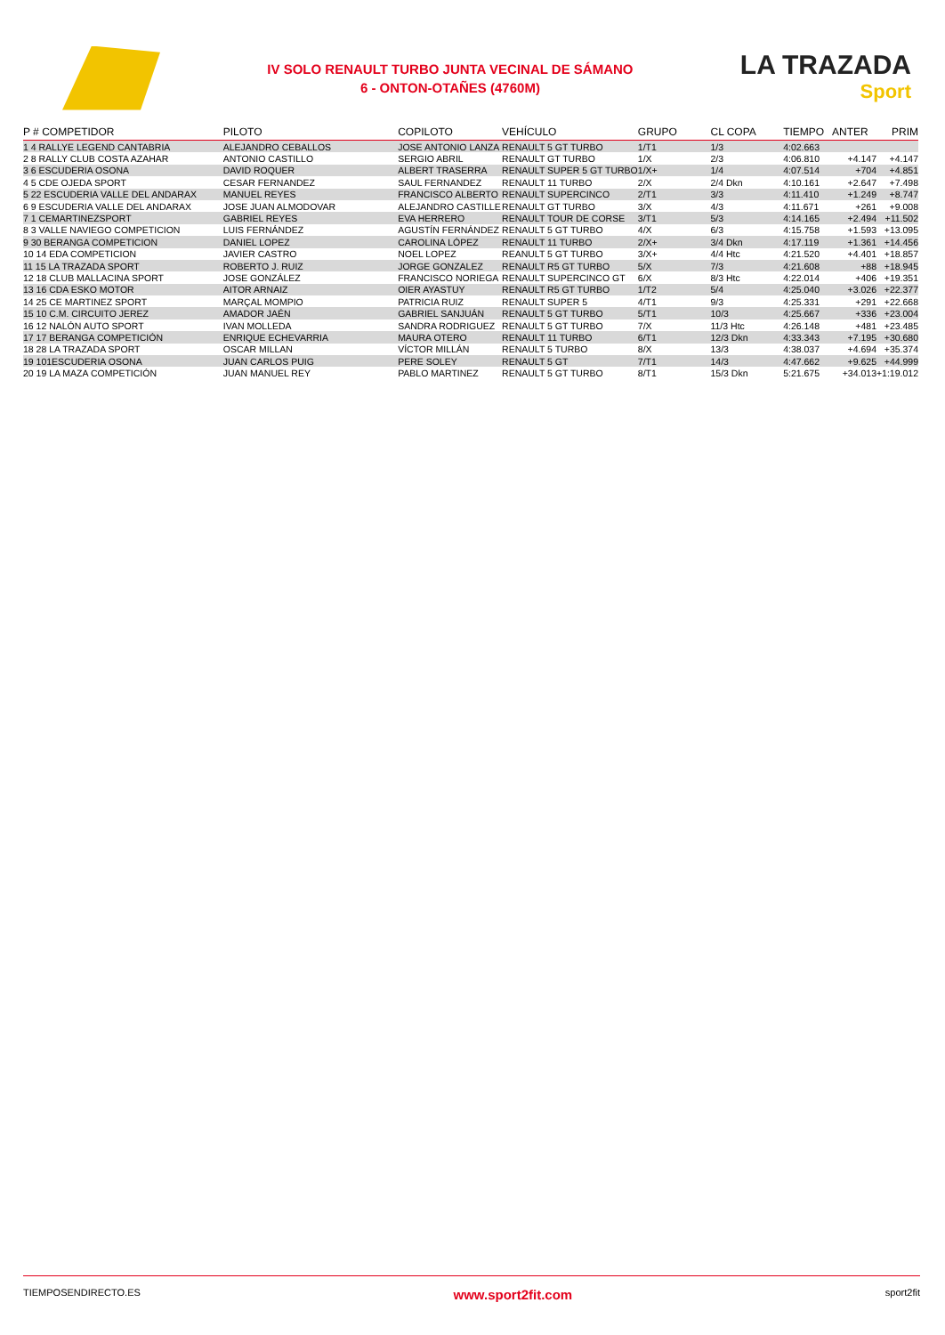IV SOLO RENAULT TURBO JUNTA VECINAL DE SÁMANO
6 - ONTON-OTAÑES (4760M)
LA TRAZADA
Sport
| P # COMPETIDOR | PILOTO | COPILOTO | VEHÍCULO | GRUPO | CL COPA | TIEMPO | ANTER | PRIM |
| --- | --- | --- | --- | --- | --- | --- | --- | --- |
| 1 4 RALLYE LEGEND CANTABRIA | ALEJANDRO CEBALLOS | JOSE ANTONIO LANZA | RENAULT 5 GT TURBO | 1/T1 | 1/3 | 4:02.663 | | |
| 2 8 RALLY CLUB COSTA AZAHAR | ANTONIO CASTILLO | SERGIO ABRIL | RENAULT GT TURBO | 1/X | 2/3 | 4:06.810 | +4.147 | +4.147 |
| 3 6 ESCUDERIA OSONA | DAVID ROQUER | ALBERT TRASERRA | RENAULT SUPER 5 GT TURBO | 1/X+ | 1/4 | 4:07.514 | +704 | +4.851 |
| 4 5 CDE OJEDA SPORT | CESAR FERNANDEZ | SAUL FERNANDEZ | RENAULT 11 TURBO | 2/X | 2/4 Dkn | 4:10.161 | +2.647 | +7.498 |
| 5 22 ESCUDERIA VALLE DEL ANDARAX | MANUEL REYES | FRANCISCO ALBERTO | RENAULT SUPERCINCO | 2/T1 | 3/3 | 4:11.410 | +1.249 | +8.747 |
| 6 9 ESCUDERIA VALLE DEL ANDARAX | JOSE JUAN ALMODOVAR | ALEJANDRO CASTILLE | RENAULT GT TURBO | 3/X | 4/3 | 4:11.671 | +261 | +9.008 |
| 7 1 CEMARTINEZSPORT | GABRIEL REYES | EVA HERRERO | RENAULT TOUR DE CORSE | 3/T1 | 5/3 | 4:14.165 | +2.494 | +11.502 |
| 8 3 VALLE NAVIEGO COMPETICION | LUIS FERNÁNDEZ | AGUSTÍN FERNÁNDEZ | RENAULT 5 GT TURBO | 4/X | 6/3 | 4:15.758 | +1.593 | +13.095 |
| 9 30 BERANGA COMPETICION | DANIEL LOPEZ | CAROLINA LÓPEZ | RENAULT 11 TURBO | 2/X+ | 3/4 Dkn | 4:17.119 | +1.361 | +14.456 |
| 10 14 EDA COMPETICION | JAVIER CASTRO | NOEL LOPEZ | REANULT 5 GT TURBO | 3/X+ | 4/4 Htc | 4:21.520 | +4.401 | +18.857 |
| 11 15 LA TRAZADA SPORT | ROBERTO J. RUIZ | JORGE GONZALEZ | RENAULT R5 GT TURBO | 5/X | 7/3 | 4:21.608 | +88 | +18.945 |
| 12 18 CLUB MALLACINA SPORT | JOSE GONZÁLEZ | FRANCISCO NORIEGA | RENAULT SUPERCINCO GT | 6/X | 8/3 Htc | 4:22.014 | +406 | +19.351 |
| 13 16 CDA ESKO MOTOR | AITOR ARNAIZ | OIER AYASTUY | RENAULT R5 GT TURBO | 1/T2 | 5/4 | 4:25.040 | +3.026 | +22.377 |
| 14 25 CE MARTINEZ SPORT | MARÇAL MOMPIO | PATRICIA RUIZ | RENAULT SUPER 5 | 4/T1 | 9/3 | 4:25.331 | +291 | +22.668 |
| 15 10 C.M. CIRCUITO JEREZ | AMADOR JAÉN | GABRIEL SANJUÁN | RENAULT 5 GT TURBO | 5/T1 | 10/3 | 4:25.667 | +336 | +23.004 |
| 16 12 NALÓN AUTO SPORT | IVAN MOLLEDA | SANDRA RODRIGUEZ | RENAULT 5 GT TURBO | 7/X | 11/3 Htc | 4:26.148 | +481 | +23.485 |
| 17 17 BERANGA COMPETICIÓN | ENRIQUE ECHEVARRIA | MAURA OTERO | RENAULT 11 TURBO | 6/T1 | 12/3 Dkn | 4:33.343 | +7.195 | +30.680 |
| 18 28 LA TRAZADA SPORT | OSCAR MILLAN | VÍCTOR MILLÁN | RENAULT 5 TURBO | 8/X | 13/3 | 4:38.037 | +4.694 | +35.374 |
| 19 101ESCUDERIA OSONA | JUAN CARLOS PUIG | PERE SOLEY | RENAULT 5 GT | 7/T1 | 14/3 | 4:47.662 | +9.625 | +44.999 |
| 20 19 LA MAZA COMPETICIÓN | JUAN MANUEL REY | PABLO MARTINEZ | RENAULT 5 GT TURBO | 8/T1 | 15/3 Dkn | 5:21.675 | +34.013 | +1:19.012 |
TIEMPOSENDIRECTO.ES www.sport2fit.com sport2fit